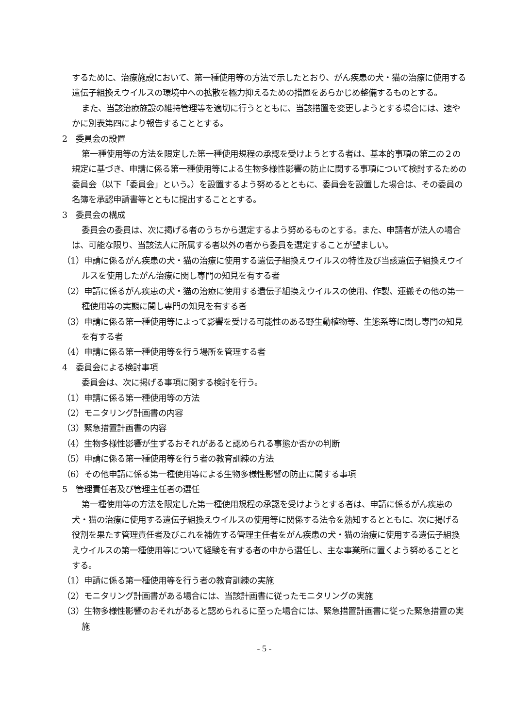するために、治療施設において、第一種使用等の方法で示したとおり、がん疾患の犬・猫の治療に使用する遺伝子組換えウイルスの環境中への拡散を極力抑えるための措置をあらかじめ整備するものとする。
また、当該治療施設の維持管理等を適切に行うとともに、当該措置を変更しようとする場合には、速やかに別表第四により報告することとする。
2　委員会の設置
第一種使用等の方法を限定した第一種使用規程の承認を受けようとする者は、基本的事項の第二の２の規定に基づき、申請に係る第一種使用等による生物多様性影響の防止に関する事項について検討するための委員会（以下「委員会」という。）を設置するよう努めるとともに、委員会を設置した場合は、その委員の名簿を承認申請書等とともに提出することとする。
3　委員会の構成
委員会の委員は、次に掲げる者のうちから選定するよう努めるものとする。また、申請者が法人の場合は、可能な限り、当該法人に所属する者以外の者から委員を選定することが望ましい。
（1）申請に係るがん疾患の犬・猫の治療に使用する遺伝子組換えウイルスの特性及び当該遺伝子組換えウイルスを使用したがん治療に関し専門の知見を有する者
（2）申請に係るがん疾患の犬・猫の治療に使用する遺伝子組換えウイルスの使用、作製、運搬その他の第一種使用等の実態に関し専門の知見を有する者
（3）申請に係る第一種使用等によって影響を受ける可能性のある野生動植物等、生態系等に関し専門の知見を有する者
（4）申請に係る第一種使用等を行う場所を管理する者
4　委員会による検討事項
委員会は、次に掲げる事項に関する検討を行う。
（1）申請に係る第一種使用等の方法
（2）モニタリング計画書の内容
（3）緊急措置計画書の内容
（4）生物多様性影響が生ずるおそれがあると認められる事態か否かの判断
（5）申請に係る第一種使用等を行う者の教育訓練の方法
（6）その他申請に係る第一種使用等による生物多様性影響の防止に関する事項
5　管理責任者及び管理主任者の選任
第一種使用等の方法を限定した第一種使用規程の承認を受けようとする者は、申請に係るがん疾患の犬・猫の治療に使用する遺伝子組換えウイルスの使用等に関係する法令を熟知するとともに、次に掲げる役割を果たす管理責任者及びこれを補佐する管理主任者をがん疾患の犬・猫の治療に使用する遺伝子組換えウイルスの第一種使用等について経験を有する者の中から選任し、主な事業所に置くよう努めることとする。
（1）申請に係る第一種使用等を行う者の教育訓練の実施
（2）モニタリング計画書がある場合には、当該計画書に従ったモニタリングの実施
（3）生物多様性影響のおそれがあると認められるに至った場合には、緊急措置計画書に従った緊急措置の実施
- 5 -